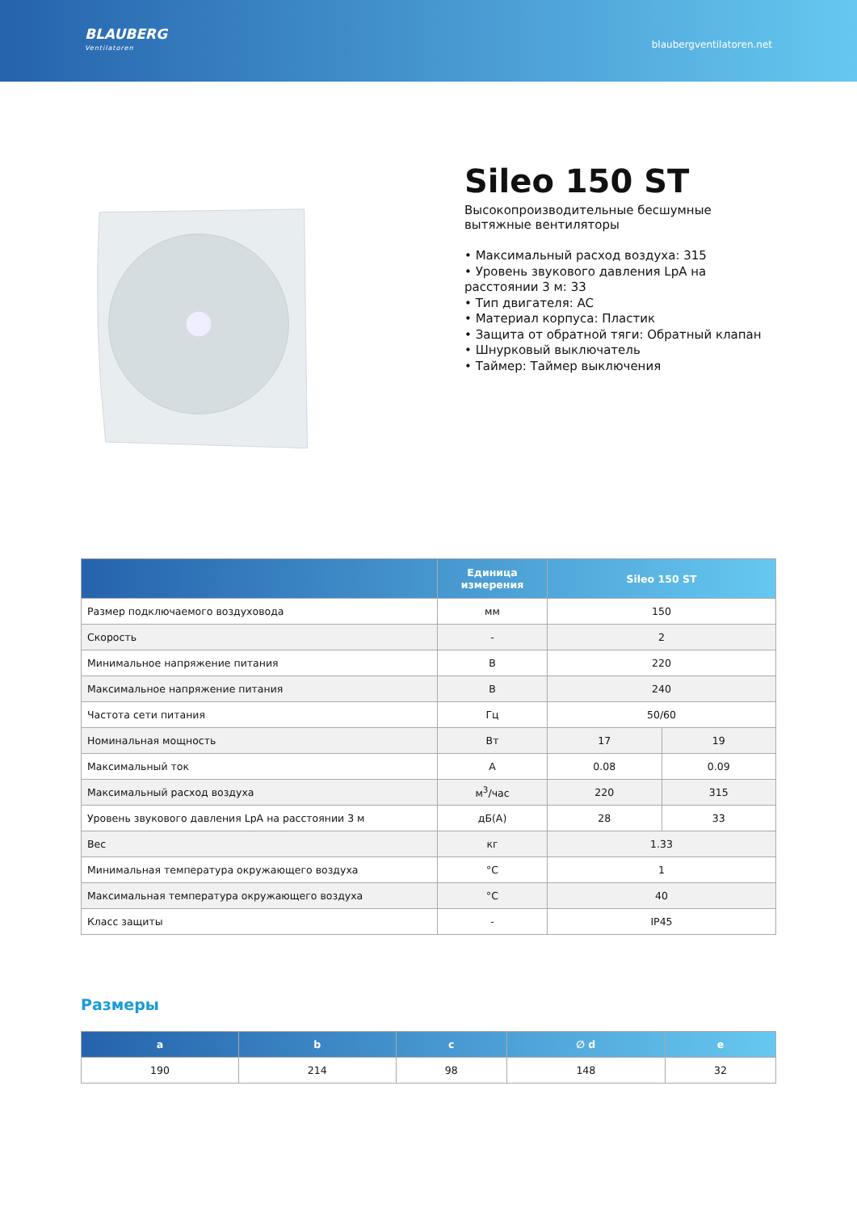BLAUBERG
Ventilatoren
blaubergventilatoren.net
Sileo 150 ST
Высокопроизводительные бесшумные вытяжные вентиляторы
• Максимальный расход воздуха: 315
• Уровень звукового давления LpA на расстоянии 3 м: 33
• Тип двигателя: AC
• Материал корпуса: Пластик
• Защита от обратной тяги: Обратный клапан
• Шнурковый выключатель
• Таймер: Таймер выключения
| | Единица измерения | Sileo 150 ST | |
| --- | --- | --- | --- |
| Размер подключаемого воздуховода | мм | 150 | |
| Скорость | - | 2 | |
| Минимальное напряжение питания | В | 220 | |
| Максимальное напряжение питания | В | 240 | |
| Частота сети питания | Гц | 50/60 | |
| Номинальная мощность | Вт | 17 | 19 |
| Максимальный ток | А | 0.08 | 0.09 |
| Максимальный расход воздуха | м<sup>3</sup>/час | 220 | 315 |
| Уровень звукового давления LpA на расстоянии 3 м | дБ(А) | 28 | 33 |
| Вес | кг | 1.33 | |
| Минимальная температура окружающего воздуха | °C | 1 | |
| Максимальная температура окружающего воздуха | °C | 40 | |
| Класс защиты | - | IP45 | |
Размеры
| a | b | c | ∅ d | e |
| --- | --- | --- | --- | --- |
| 190 | 214 | 98 | 148 | 32 |